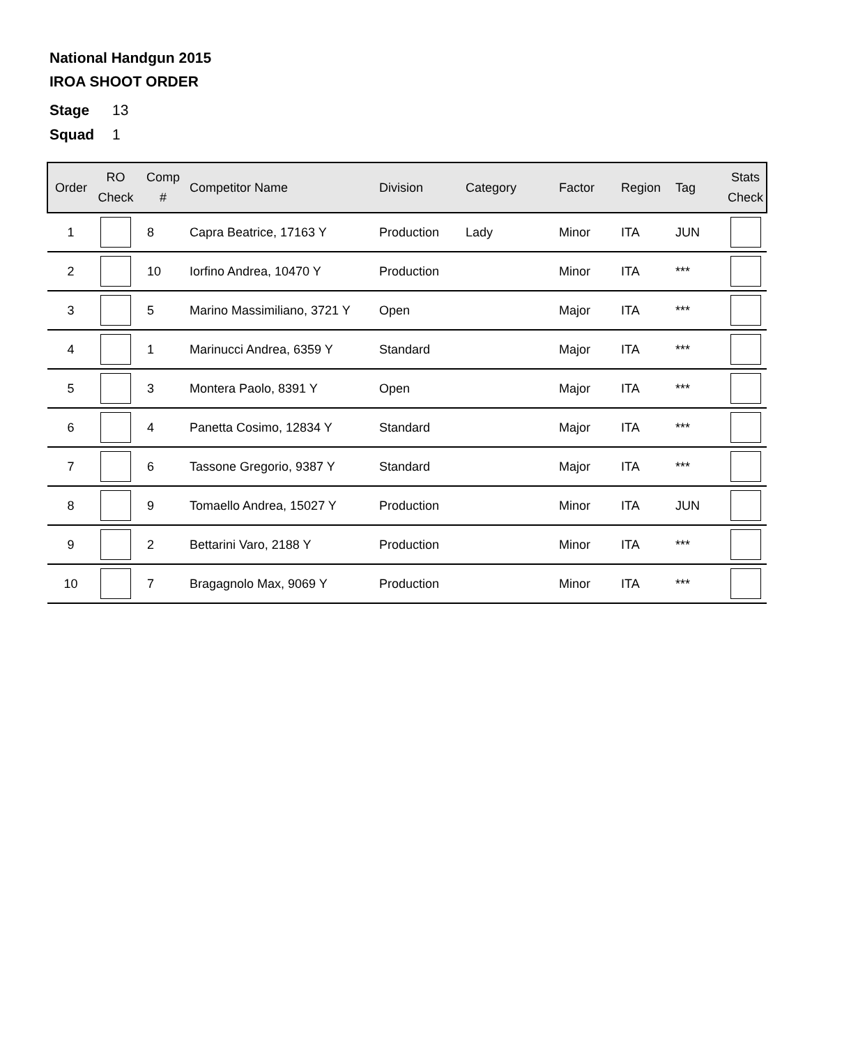National Handgun 2015
IROA SHOOT ORDER
Stage 13
Squad 1
| Order | RO Check | Comp # | Competitor Name | Division | Category | Factor | Region | Tag | Stats Check |
| --- | --- | --- | --- | --- | --- | --- | --- | --- | --- |
| 1 | | 8 | Capra Beatrice, 17163 Y | Production | Lady | Minor | ITA | JUN | |
| 2 | | 10 | Iorfino Andrea, 10470 Y | Production | | Minor | ITA | *** | |
| 3 | | 5 | Marino Massimiliano, 3721 Y | Open | | Major | ITA | *** | |
| 4 | | 1 | Marinucci Andrea, 6359 Y | Standard | | Major | ITA | *** | |
| 5 | | 3 | Montera Paolo, 8391 Y | Open | | Major | ITA | *** | |
| 6 | | 4 | Panetta Cosimo, 12834 Y | Standard | | Major | ITA | *** | |
| 7 | | 6 | Tassone Gregorio, 9387 Y | Standard | | Major | ITA | *** | |
| 8 | | 9 | Tomaello Andrea, 15027 Y | Production | | Minor | ITA | JUN | |
| 9 | | 2 | Bettarini Varo, 2188 Y | Production | | Minor | ITA | *** | |
| 10 | | 7 | Bragagnolo Max, 9069 Y | Production | | Minor | ITA | *** | |